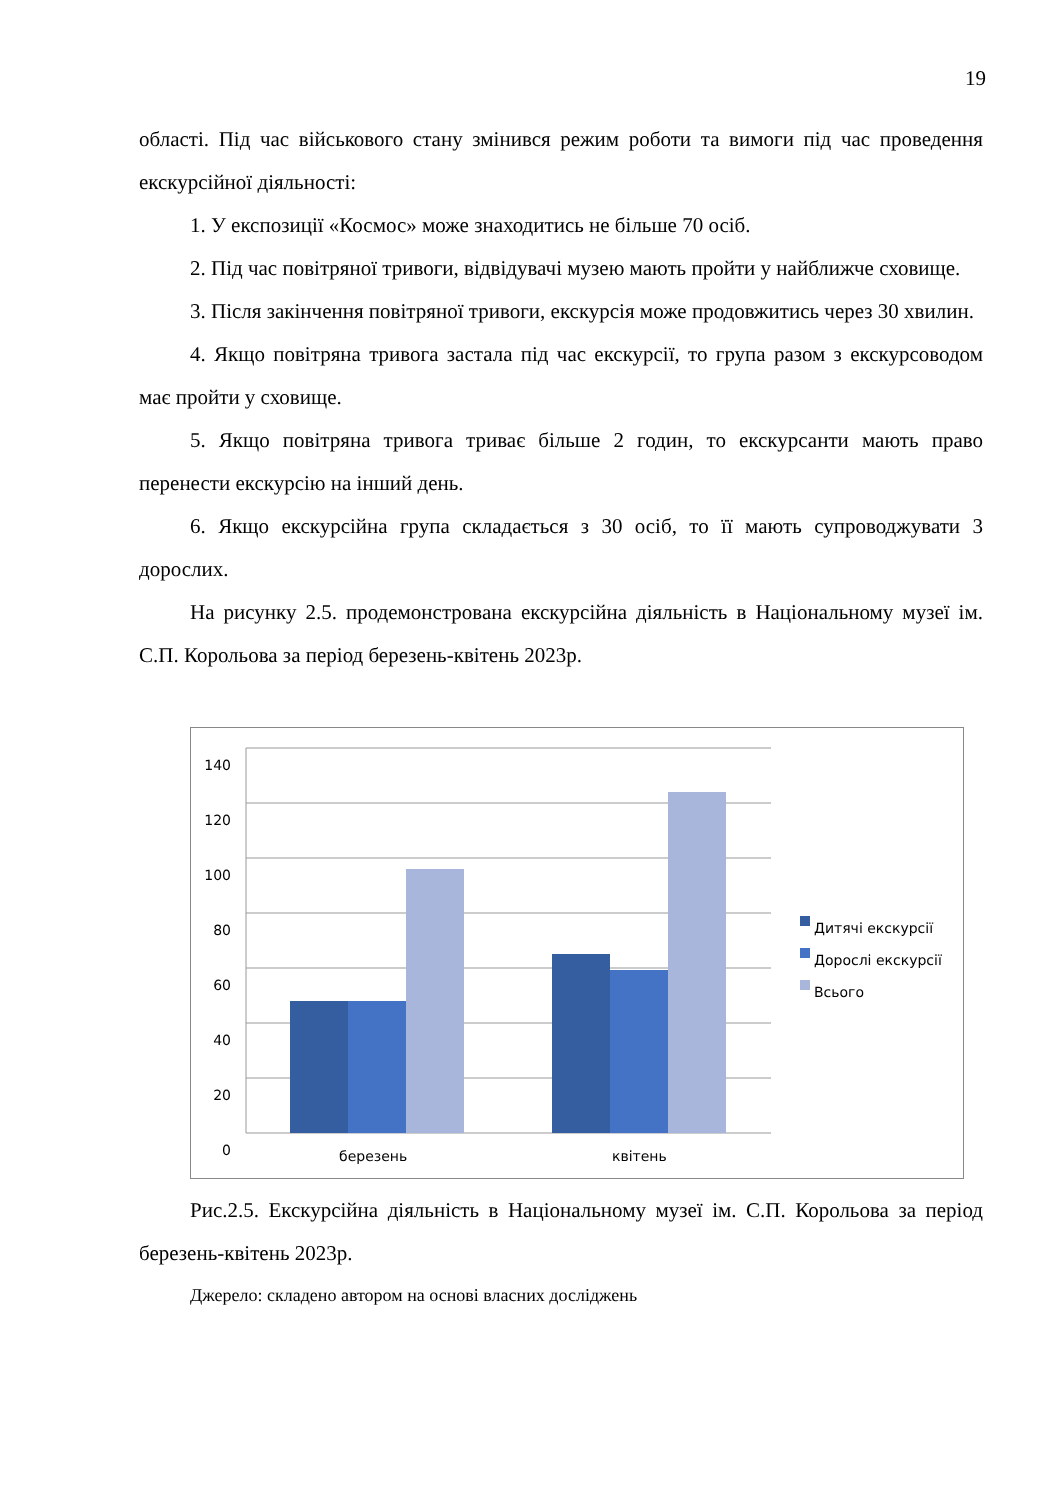19
області. Під час військового стану змінився режим роботи та вимоги під час проведення екскурсійної діяльності:
1. У експозиції «Космос» може знаходитись не більше 70 осіб.
2. Під час повітряної тривоги, відвідувачі музею мають пройти у найближче сховище.
3. Після закінчення повітряної тривоги, екскурсія може продовжитись через 30 хвилин.
4. Якщо повітряна тривога застала під час екскурсії, то група разом з екскурсоводом має пройти у сховище.
5. Якщо повітряна тривога триває більше 2 годин, то екскурсанти мають право перенести екскурсію на інший день.
6. Якщо екскурсійна група складається з 30 осіб, то її мають супроводжувати 3 дорослих.
На рисунку 2.5. продемонстрована екскурсійна діяльність в Національному музеї ім. С.П. Корольова за період березень-квітень 2023р.
140
120
100
80
60
40
20
0
березень квітень
Дитячі екскурсії
Дорослі екскурсії
Всього
Рис.2.5. Екскурсійна діяльність в Національному музеї ім. С.П. Корольова за період березень-квітень 2023р.
Джерело: складено автором на основі власних досліджень